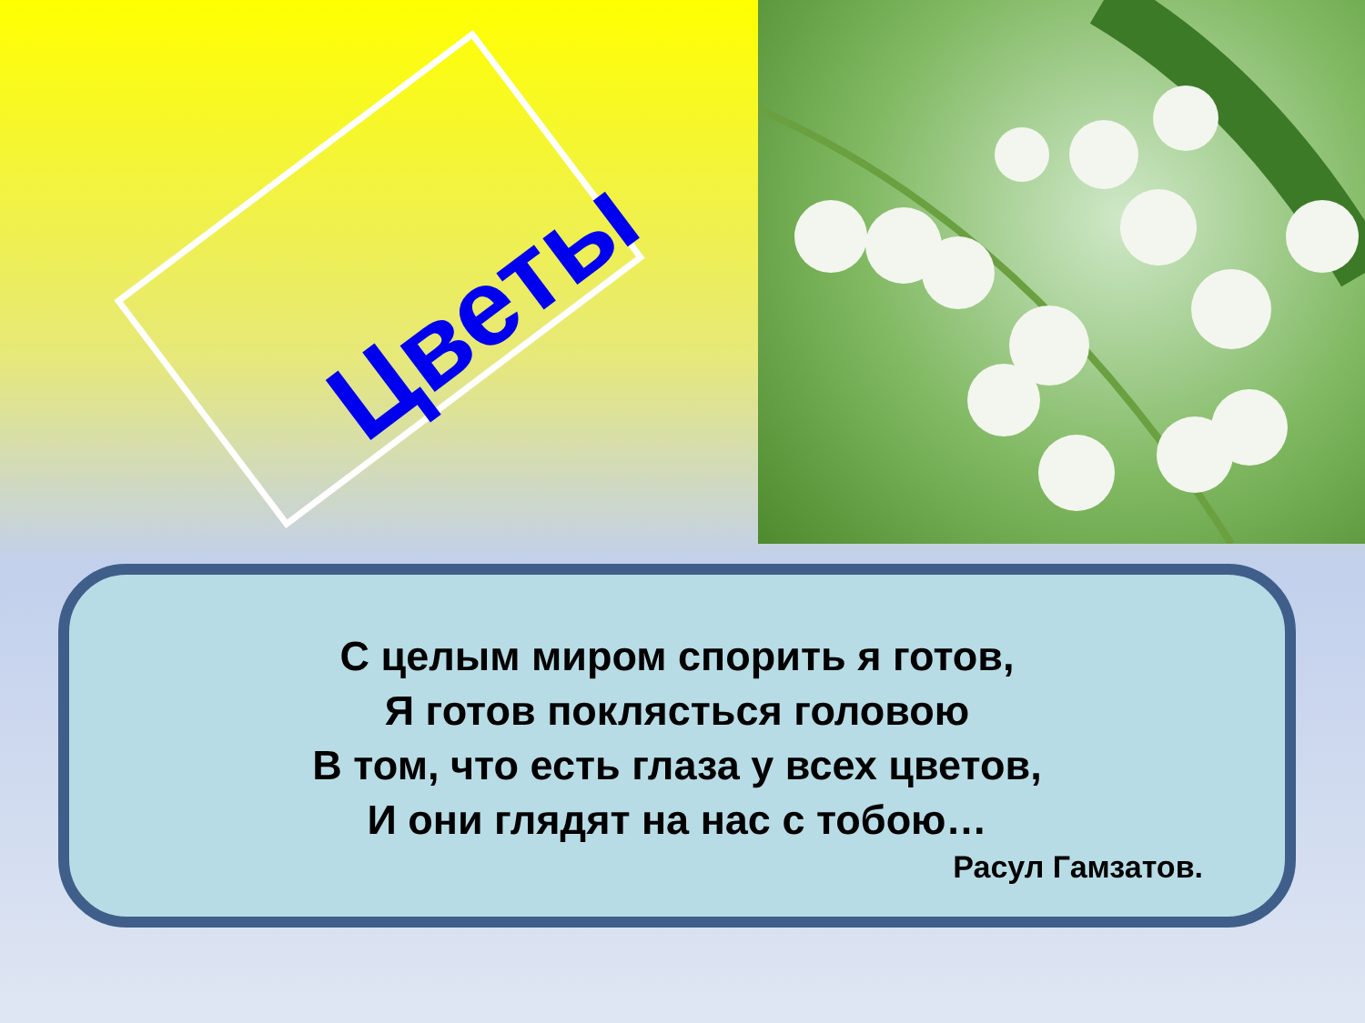Цветы
С целым миром спорить я готов,
Я готов поклясться головою
В том, что есть глаза у всех цветов,
И они глядят на нас с тобою…
Расул Гамзатов.